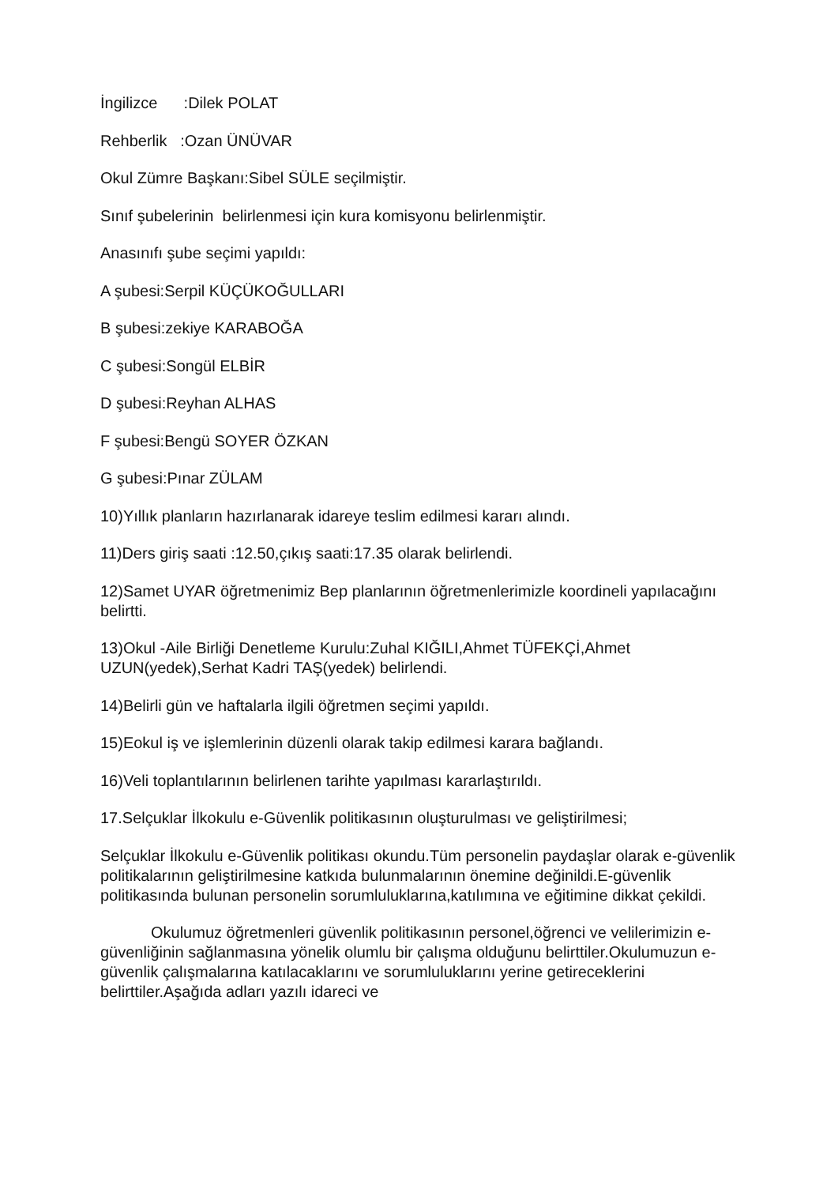İngilizce :Dilek POLAT
Rehberlik :Ozan ÜNÜVAR
Okul Zümre Başkanı:Sibel SÜLE seçilmiştir.
Sınıf şubelerinin belirlenmesi için kura komisyonu belirlenmiştir.
Anasınıfı şube seçimi yapıldı:
A şubesi:Serpil KÜÇÜKOĞULLARI
B şubesi:zekiye KARABOĞA
C şubesi:Songül ELBİR
D şubesi:Reyhan ALHAS
F şubesi:Bengü SOYER ÖZKAN
G şubesi:Pınar ZÜLAM
10)Yıllık planların hazırlanarak idareye teslim edilmesi kararı alındı.
11)Ders giriş saati :12.50,çıkış saati:17.35 olarak belirlendi.
12)Samet UYAR öğretmenimiz Bep planlarının öğretmenlerimizle koordineli yapılacağını belirtti.
13)Okul -Aile Birliği Denetleme Kurulu:Zuhal KIĞILI,Ahmet TÜFEKÇİ,Ahmet UZUN(yedek),Serhat Kadri TAŞ(yedek) belirlendi.
14)Belirli gün ve haftalarla ilgili öğretmen seçimi yapıldı.
15)Eokul iş ve işlemlerinin düzenli olarak takip edilmesi karara bağlandı.
16)Veli toplantılarının belirlenen tarihte yapılması kararlaştırıldı.
17.Selçuklar İlkokulu e-Güvenlik politikasının oluşturulması ve geliştirilmesi;
Selçuklar İlkokulu e-Güvenlik politikası okundu.Tüm personelin paydaşlar olarak e-güvenlik politikalarının geliştirilmesine katkıda bulunmalarının önemine değinildi.E-güvenlik politikasında bulunan personelin sorumluluklarına,katılımına ve eğitimine dikkat çekildi.
Okulumuz öğretmenleri güvenlik politikasının personel,öğrenci ve velilerimizin e-güvenliğinin sağlanmasına yönelik olumlu bir çalışma olduğunu belirttiler.Okulumuzun e-güvenlik çalışmalarına katılacaklarını ve sorumluluklarını yerine getireceklerini belirttiler.Aşağıda adları yazılı idareci ve